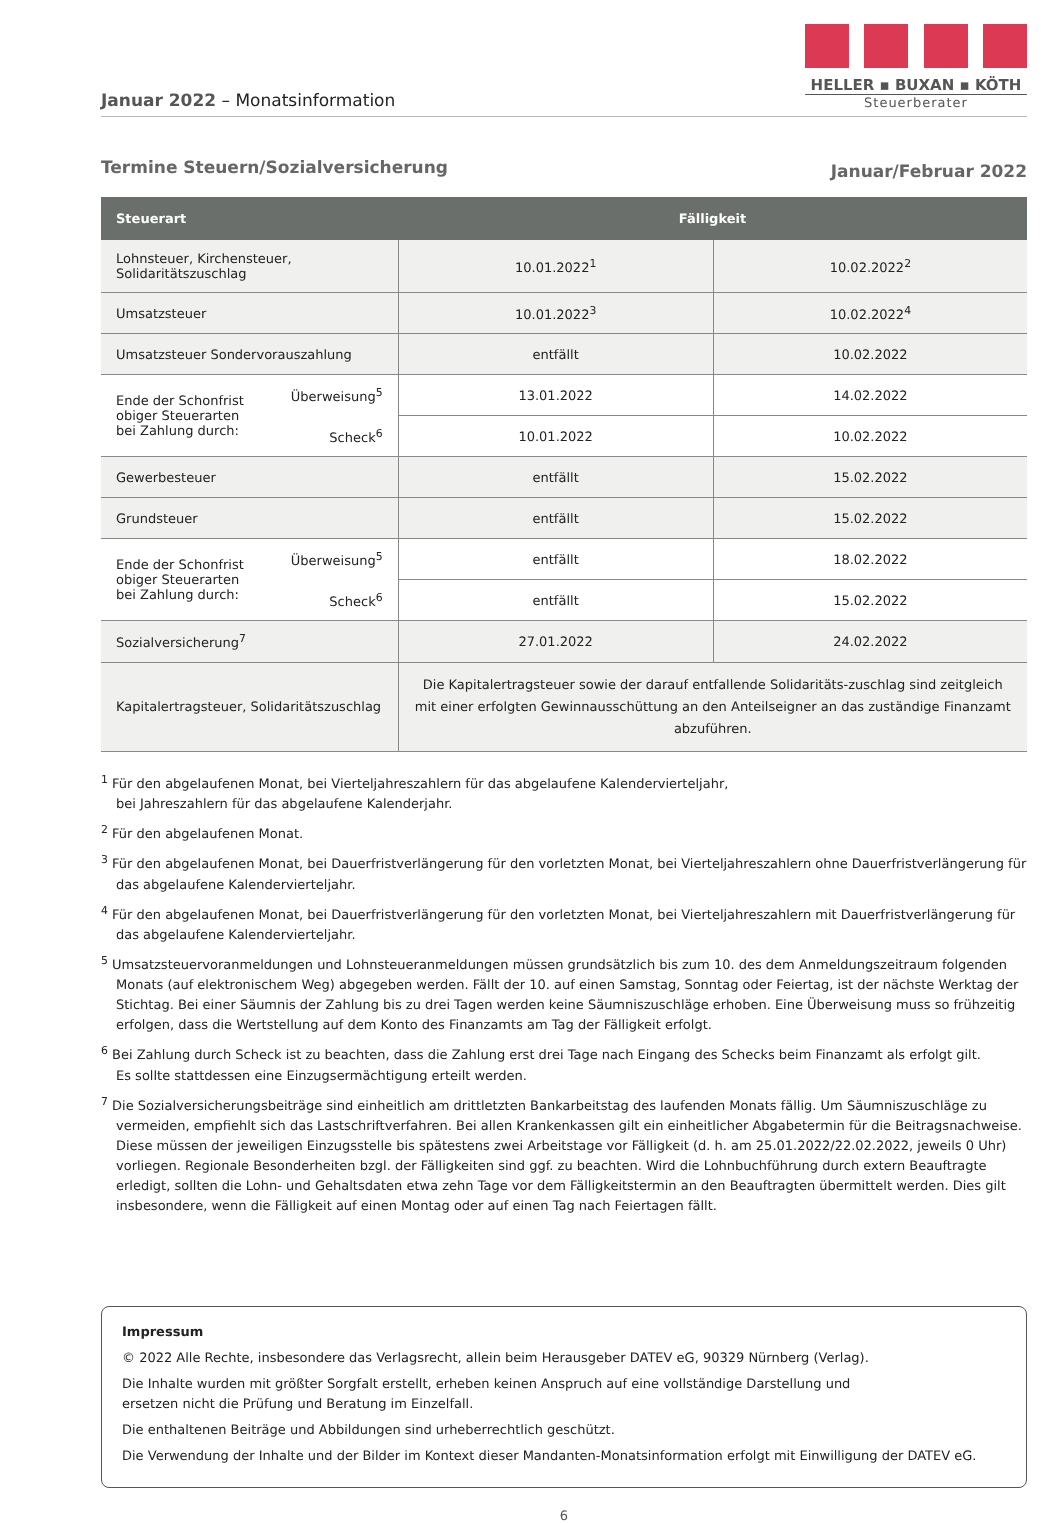Januar 2022 – Monatsinformation
HELLER ▪ BUXAN ▪ KÖTH
Steuerberater
Termine Steuern/Sozialversicherung Januar/Februar 2022
| Steuerart | | Fälligkeit | |
| --- | --- | --- | --- |
| Lohnsteuer, Kirchensteuer, Solidaritätszuschlag | | 10.01.2022<sup>1</sup> | 10.02.2022<sup>2</sup> |
| Umsatzsteuer | | 10.01.2022<sup>3</sup> | 10.02.2022<sup>4</sup> |
| Umsatzsteuer Sondervorauszahlung | | entfällt | 10.02.2022 |
| Ende der Schonfrist obiger Steuerarten bei Zahlung durch: | Überweisung<sup>5</sup> | 13.01.2022 | 14.02.2022 |
| | Scheck<sup>6</sup> | 10.01.2022 | 10.02.2022 |
| Gewerbesteuer | | entfällt | 15.02.2022 |
| Grundsteuer | | entfällt | 15.02.2022 |
| Ende der Schonfrist obiger Steuerarten bei Zahlung durch: | Überweisung<sup>5</sup> | entfällt | 18.02.2022 |
| | Scheck<sup>6</sup> | entfällt | 15.02.2022 |
| Sozialversicherung<sup>7</sup> | | 27.01.2022 | 24.02.2022 |
| Kapitalertragsteuer, Solidaritätszuschlag | | Die Kapitalertragsteuer sowie der darauf entfallende Solidaritäts-zuschlag sind zeitgleich mit einer erfolgten Gewinnausschüttung an den Anteilseigner an das zuständige Finanzamt abzuführen. | |
<sup>1</sup> Für den abgelaufenen Monat, bei Vierteljahreszahlern für das abgelaufene Kalendervierteljahr,
bei Jahreszahlern für das abgelaufene Kalenderjahr.
<sup>2</sup> Für den abgelaufenen Monat.
<sup>3</sup> Für den abgelaufenen Monat, bei Dauerfristverlängerung für den vorletzten Monat, bei Vierteljahreszahlern ohne Dauerfristverlängerung für das abgelaufene Kalendervierteljahr.
<sup>4</sup> Für den abgelaufenen Monat, bei Dauerfristverlängerung für den vorletzten Monat, bei Vierteljahreszahlern mit Dauerfristverlängerung für das abgelaufene Kalendervierteljahr.
<sup>5</sup> Umsatzsteuervoranmeldungen und Lohnsteueranmeldungen müssen grundsätzlich bis zum 10. des dem Anmeldungszeitraum folgenden Monats (auf elektronischem Weg) abgegeben werden. Fällt der 10. auf einen Samstag, Sonntag oder Feiertag, ist der nächste Werktag der Stichtag. Bei einer Säumnis der Zahlung bis zu drei Tagen werden keine Säumniszuschläge erhoben. Eine Überweisung muss so frühzeitig erfolgen, dass die Wertstellung auf dem Konto des Finanzamts am Tag der Fälligkeit erfolgt.
<sup>6</sup> Bei Zahlung durch Scheck ist zu beachten, dass die Zahlung erst drei Tage nach Eingang des Schecks beim Finanzamt als erfolgt gilt.
Es sollte stattdessen eine Einzugsermächtigung erteilt werden.
<sup>7</sup> Die Sozialversicherungsbeiträge sind einheitlich am drittletzten Bankarbeitstag des laufenden Monats fällig. Um Säumniszuschläge zu vermeiden, empfiehlt sich das Lastschriftverfahren. Bei allen Krankenkassen gilt ein einheitlicher Abgabetermin für die Beitragsnachweise. Diese müssen der jeweiligen Einzugsstelle bis spätestens zwei Arbeitstage vor Fälligkeit (d. h. am 25.01.2022/22.02.2022, jeweils 0 Uhr) vorliegen. Regionale Besonderheiten bzgl. der Fälligkeiten sind ggf. zu beachten. Wird die Lohnbuchführung durch extern Beauftragte erledigt, sollten die Lohn- und Gehaltsdaten etwa zehn Tage vor dem Fälligkeitstermin an den Beauftragten übermittelt werden. Dies gilt insbesondere, wenn die Fälligkeit auf einen Montag oder auf einen Tag nach Feiertagen fällt.
Impressum
© 2022 Alle Rechte, insbesondere das Verlagsrecht, allein beim Herausgeber DATEV eG, 90329 Nürnberg (Verlag).
Die Inhalte wurden mit größter Sorgfalt erstellt, erheben keinen Anspruch auf eine vollständige Darstellung und
ersetzen nicht die Prüfung und Beratung im Einzelfall.
Die enthaltenen Beiträge und Abbildungen sind urheberrechtlich geschützt.
Die Verwendung der Inhalte und der Bilder im Kontext dieser Mandanten-Monatsinformation erfolgt mit Einwilligung der DATEV eG.
6